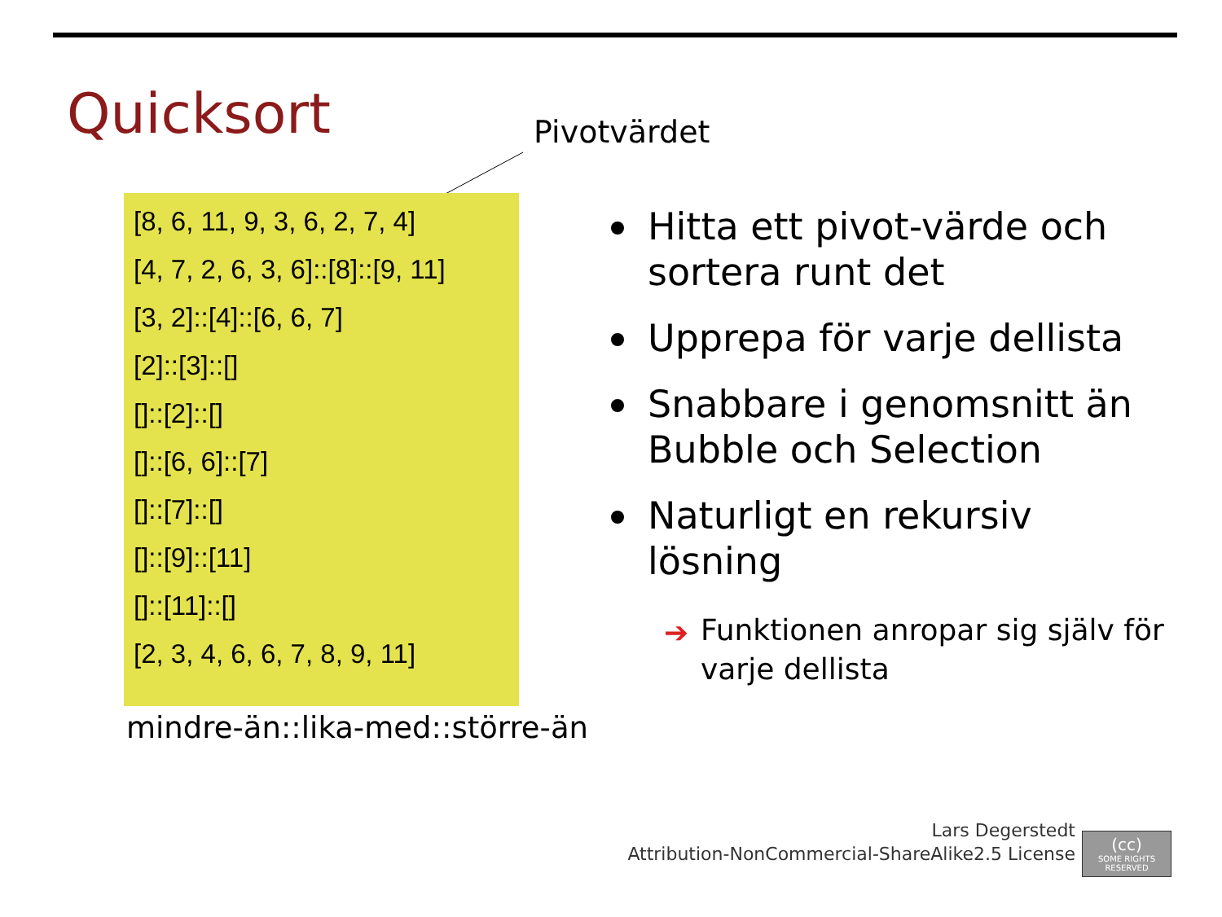Quicksort Pivotvärdet
[8, 6, 11, 9, 3, 6, 2, 7, 4]
[4, 7, 2, 6, 3, 6]::[8]::[9, 11]
[3, 2]::[4]::[6, 6, 7]
[2]::[3]::[]
[]::[2]::[]
[]::[6, 6]::[7]
[]::[7]::[]
[]::[9]::[11]
[]::[11]::[]
[2, 3, 4, 6, 6, 7, 8, 9, 11]
mindre-än::lika-med::större-än
Hitta ett pivot-värde och sortera runt det
Upprepa för varje dellista
Snabbare i genomsnitt än Bubble och Selection
Naturligt en rekursiv lösning
➔ Funktionen anropar sig själv för varje dellista
Lars Degerstedt
Attribution-NonCommercial-ShareAlike2.5 License
(cc)
SOME RIGHTS RESERVED